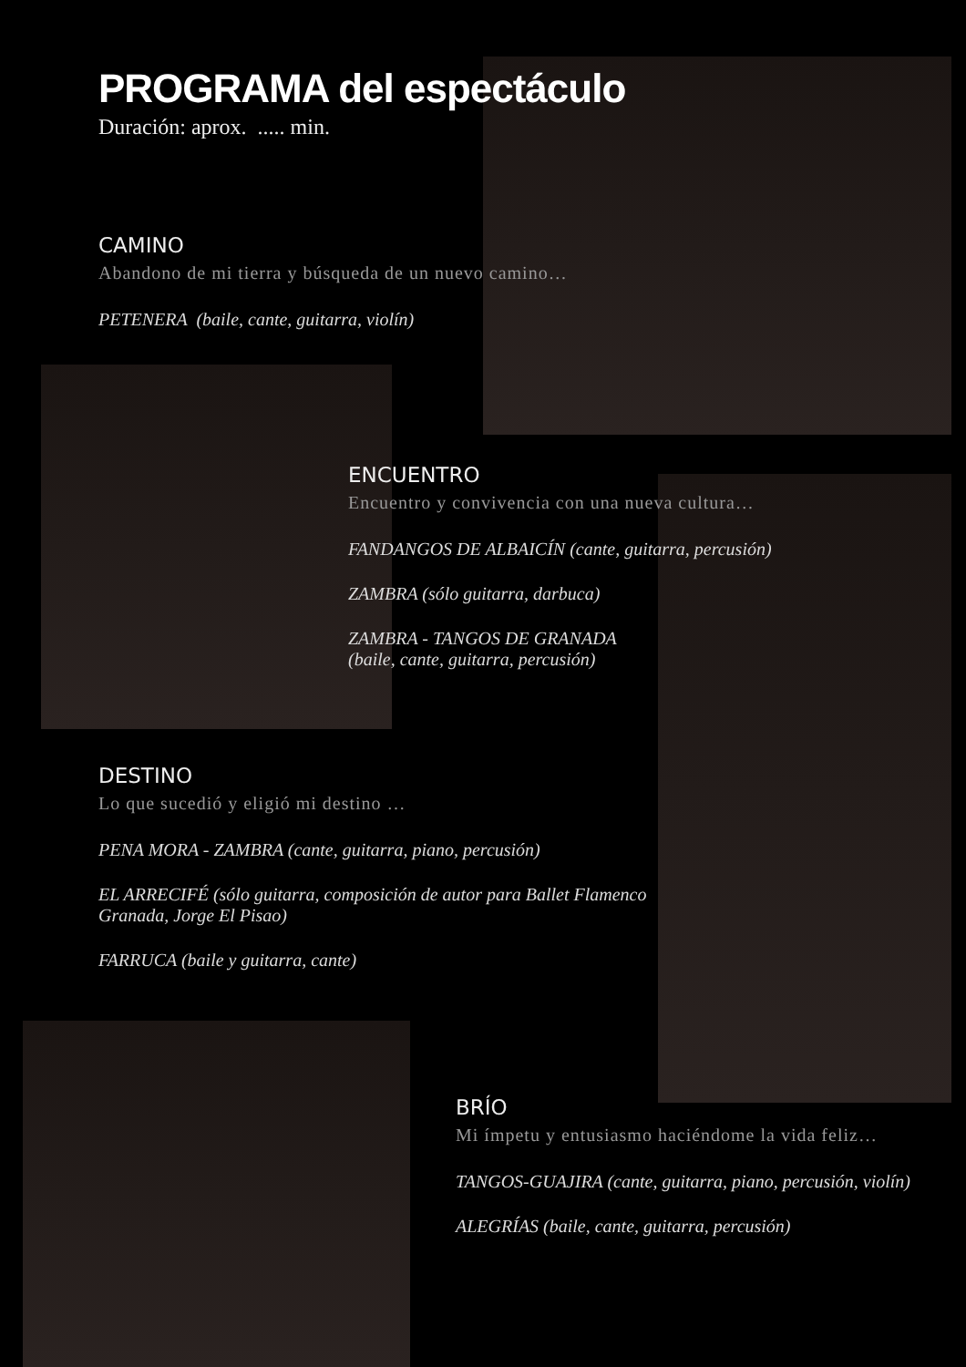PROGRAMA del espectáculo
Duración: aprox. ..... min.
CAMINO
Abandono de mi tierra y búsqueda de un nuevo camino…
PETENERA (baile, cante, guitarra, violín)
ENCUENTRO
Encuentro y convivencia con una nueva cultura…
FANDANGOS DE ALBAICÍN (cante, guitarra, percusión)
ZAMBRA (sólo guitarra, darbuca)
ZAMBRA - TANGOS DE GRANADA
(baile, cante, guitarra, percusión)
DESTINO
Lo que sucedió y eligió mi destino …
PENA MORA - ZAMBRA (cante, guitarra, piano, percusión)
EL ARRECIFÉ (sólo guitarra, composición de autor para Ballet Flamenco Granada, Jorge El Pisao)
FARRUCA (baile y guitarra, cante)
BRÍO
Mi ímpetu y entusiasmo haciéndome la vida feliz…
TANGOS-GUAJIRA (cante, guitarra, piano, percusión, violín)
ALEGRÍAS (baile, cante, guitarra, percusión)